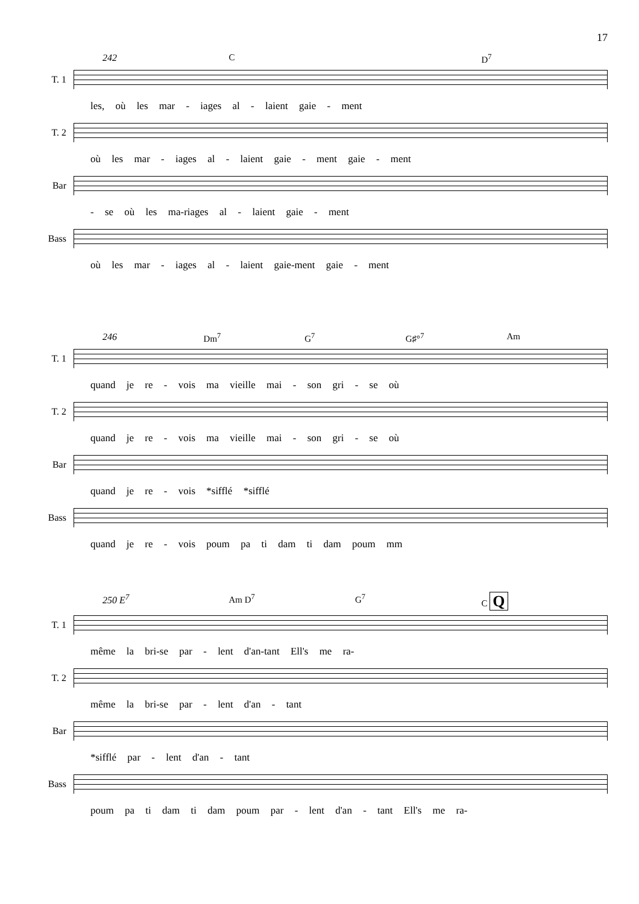17
242 C D<sup>7</sup>
T. 1
les, où les mar - iages al - laient gaie - ment
T. 2
où les mar - iages al - laient gaie - ment gaie - ment
Bar
- se où les ma-riages al - laient gaie - ment
Bass
où les mar - iages al - laient gaie-ment gaie - ment
246 Dm<sup>7</sup> G<sup>7</sup> G♯°<sup>7</sup> Am
T. 1
quand je re - vois ma vieille mai - son gri - se où
T. 2
quand je re - vois ma vieille mai - son gri - se où
Bar
quand je re - vois *sifflé *sifflé
Bass
quand je re - vois poum pa ti dam ti dam poum mm
250 E<sup>7</sup> Am D<sup>7</sup> G<sup>7</sup> C Q
T. 1
même la bri-se par - lent d'an-tant Ell's me ra-
T. 2
même la bri-se par - lent d'an - tant
Bar
*sifflé par - lent d'an - tant
Bass
poum pa ti dam ti dam poum par - lent d'an - tant Ell's me ra-